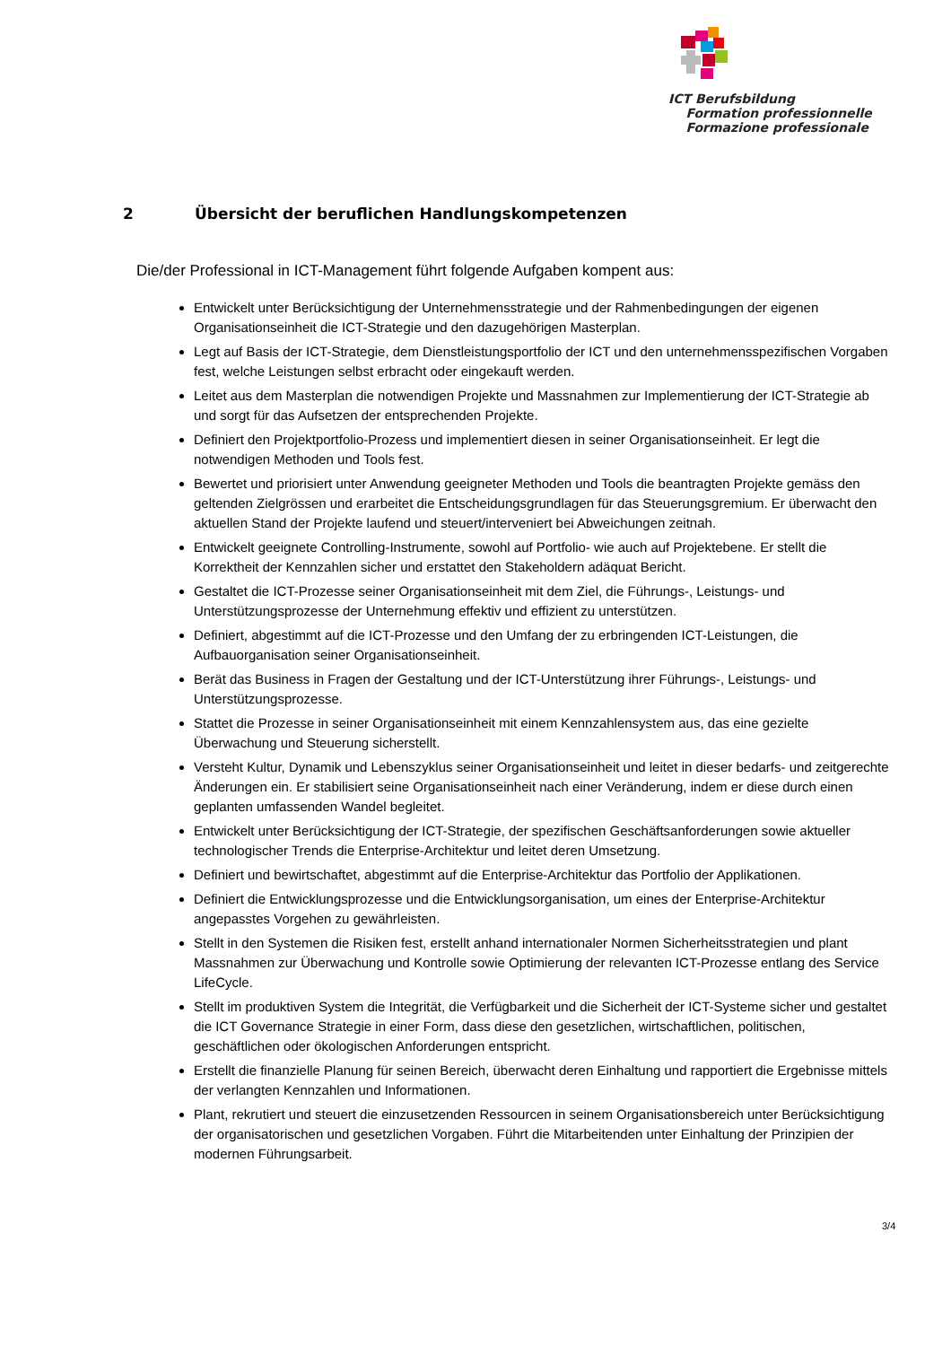ICT Berufsbildung
Formation professionnelle
Formazione professionale
2 Übersicht der beruflichen Handlungskompetenzen
Die/der Professional in ICT-Management führt folgende Aufgaben kompent aus:
Entwickelt unter Berücksichtigung der Unternehmensstrategie und der Rahmenbedingungen der eigenen Organisationseinheit die ICT-Strategie und den dazugehörigen Masterplan.
Legt auf Basis der ICT-Strategie, dem Dienstleistungsportfolio der ICT und den unternehmensspezifischen Vorgaben fest, welche Leistungen selbst erbracht oder eingekauft werden.
Leitet aus dem Masterplan die notwendigen Projekte und Massnahmen zur Implementierung der ICT-Strategie ab und sorgt für das Aufsetzen der entsprechenden Projekte.
Definiert den Projektportfolio-Prozess und implementiert diesen in seiner Organisationseinheit. Er legt die notwendigen Methoden und Tools fest.
Bewertet und priorisiert unter Anwendung geeigneter Methoden und Tools die beantragten Projekte gemäss den geltenden Zielgrössen und erarbeitet die Entscheidungsgrundlagen für das Steuerungsgremium. Er überwacht den aktuellen Stand der Projekte laufend und steuert/interveniert bei Abweichungen zeitnah.
Entwickelt geeignete Controlling-Instrumente, sowohl auf Portfolio- wie auch auf Projektebene. Er stellt die Korrektheit der Kennzahlen sicher und erstattet den Stakeholdern adäquat Bericht.
Gestaltet die ICT-Prozesse seiner Organisationseinheit mit dem Ziel, die Führungs-, Leistungs- und Unterstützungsprozesse der Unternehmung effektiv und effizient zu unterstützen.
Definiert, abgestimmt auf die ICT-Prozesse und den Umfang der zu erbringenden ICT-Leistungen, die Aufbauorganisation seiner Organisationseinheit.
Berät das Business in Fragen der Gestaltung und der ICT-Unterstützung ihrer Führungs-, Leistungs- und Unterstützungsprozesse.
Stattet die Prozesse in seiner Organisationseinheit mit einem Kennzahlensystem aus, das eine gezielte Überwachung und Steuerung sicherstellt.
Versteht Kultur, Dynamik und Lebenszyklus seiner Organisationseinheit und leitet in dieser bedarfs- und zeitgerechte Änderungen ein. Er stabilisiert seine Organisationseinheit nach einer Veränderung, indem er diese durch einen geplanten umfassenden Wandel begleitet.
Entwickelt unter Berücksichtigung der ICT-Strategie, der spezifischen Geschäftsanforderungen sowie aktueller technologischer Trends die Enterprise-Architektur und leitet deren Umsetzung.
Definiert und bewirtschaftet, abgestimmt auf die Enterprise-Architektur das Portfolio der Applikationen.
Definiert die Entwicklungsprozesse und die Entwicklungsorganisation, um eines der Enterprise-Architektur angepasstes Vorgehen zu gewährleisten.
Stellt in den Systemen die Risiken fest, erstellt anhand internationaler Normen Sicherheitsstrategien und plant Massnahmen zur Überwachung und Kontrolle sowie Optimierung der relevanten ICT-Prozesse entlang des Service LifeCycle.
Stellt im produktiven System die Integrität, die Verfügbarkeit und die Sicherheit der ICT-Systeme sicher und gestaltet die ICT Governance Strategie in einer Form, dass diese den gesetzlichen, wirtschaftlichen, politischen, geschäftlichen oder ökologischen Anforderungen entspricht.
Erstellt die finanzielle Planung für seinen Bereich, überwacht deren Einhaltung und rapportiert die Ergebnisse mittels der verlangten Kennzahlen und Informationen.
Plant, rekrutiert und steuert die einzusetzenden Ressourcen in seinem Organisationsbereich unter Berücksichtigung der organisatorischen und gesetzlichen Vorgaben. Führt die Mitarbeitenden unter Einhaltung der Prinzipien der modernen Führungsarbeit.
3/4